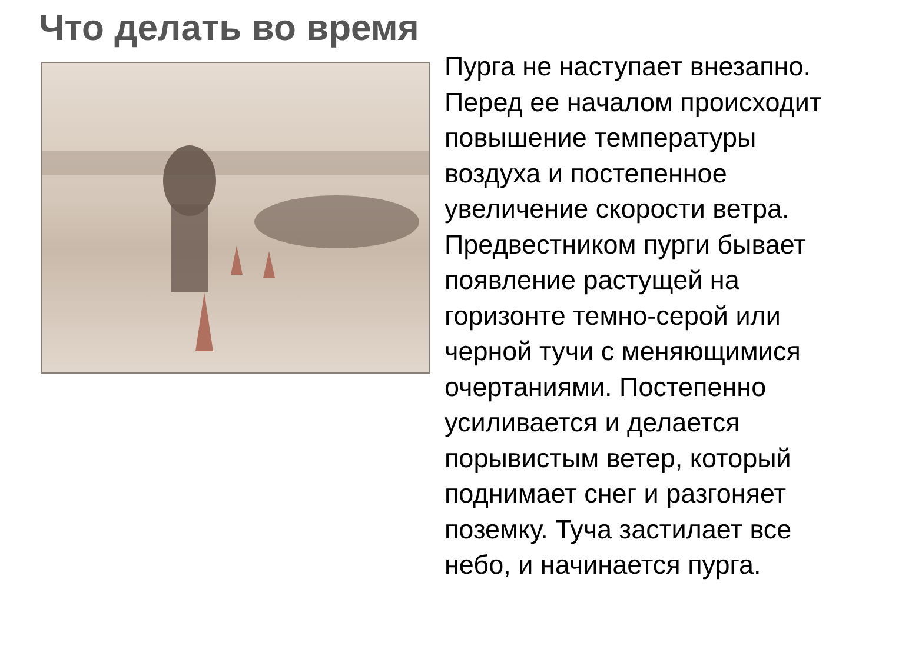Что делать во время
Пурга не наступает внезапно. Перед ее началом происходит повышение температуры воздуха и постепенное увеличение скорости ветра. Предвестником пурги бывает появление растущей на горизонте темно-серой или черной тучи с меняющимися очертаниями. Постепенно усиливается и делается порывистым ветер, который поднимает снег и разгоняет поземку. Туча застилает все небо, и начинается пурга.